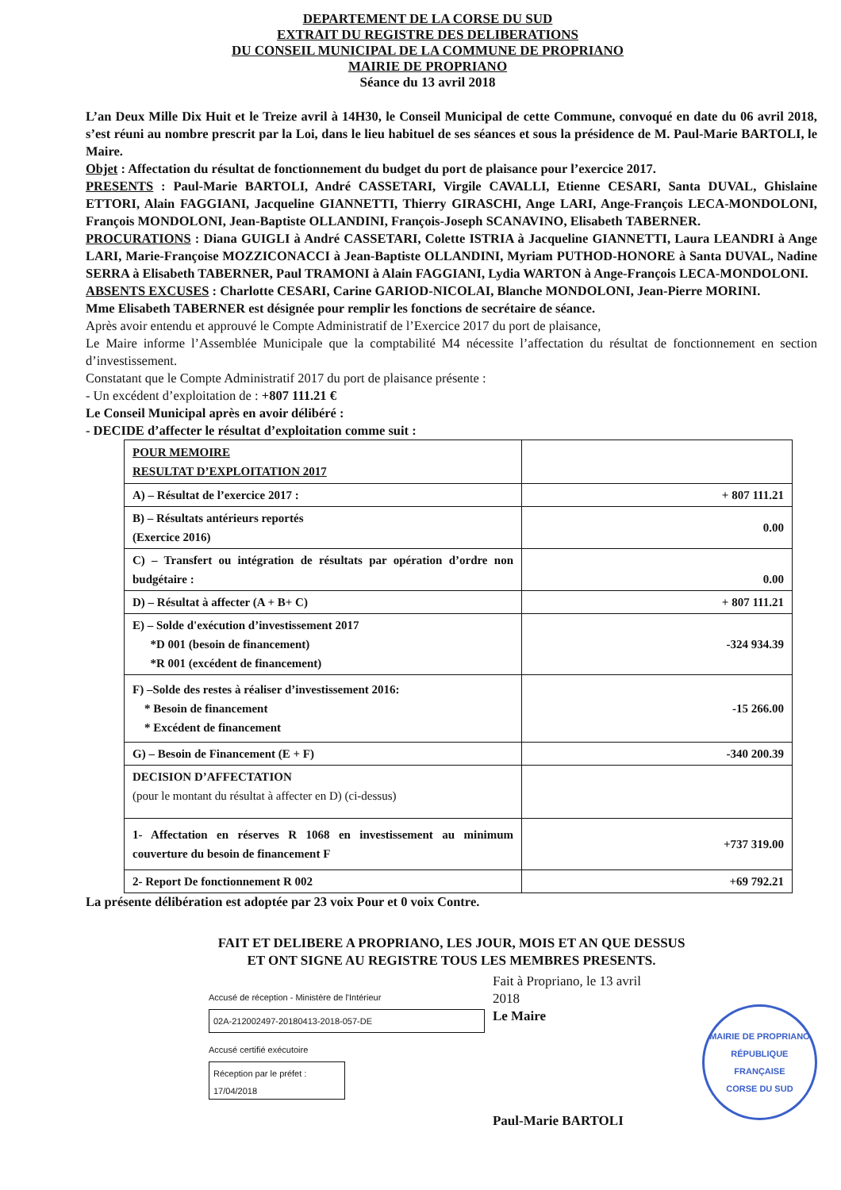DEPARTEMENT DE LA CORSE DU SUD
EXTRAIT DU REGISTRE DES DELIBERATIONS
DU CONSEIL MUNICIPAL DE LA COMMUNE DE PROPRIANO
MAIRIE DE PROPRIANO
Séance du 13 avril 2018
L’an Deux Mille Dix Huit et le Treize avril à 14H30, le Conseil Municipal de cette Commune, convoqué en date du 06 avril 2018, s’est réuni au nombre prescrit par la Loi, dans le lieu habituel de ses séances et sous la présidence de M. Paul-Marie BARTOLI, le Maire.
Objet : Affectation du résultat de fonctionnement du budget du port de plaisance pour l’exercice 2017.
PRESENTS : Paul-Marie BARTOLI, André CASSETARI, Virgile CAVALLI, Etienne CESARI, Santa DUVAL, Ghislaine ETTORI, Alain FAGGIANI, Jacqueline GIANNETTI, Thierry GIRASCHI, Ange LARI, Ange-François LECA-MONDOLONI, François MONDOLONI, Jean-Baptiste OLLANDINI, François-Joseph SCANAVINO, Elisabeth TABERNER.
PROCURATIONS : Diana GUIGLI à André CASSETARI, Colette ISTRIA à Jacqueline GIANNETTI, Laura LEANDRI à Ange LARI, Marie-Françoise MOZZICONACCI à Jean-Baptiste OLLANDINI, Myriam PUTHOD-HONORE à Santa DUVAL, Nadine SERRA à Elisabeth TABERNER, Paul TRAMONI à Alain FAGGIANI, Lydia WARTON à Ange-François LECA-MONDOLONI.
ABSENTS EXCUSES : Charlotte CESARI, Carine GARIOD-NICOLAI, Blanche MONDOLONI, Jean-Pierre MORINI.
Mme Elisabeth TABERNER est désignée pour remplir les fonctions de secrétaire de séance.
Après avoir entendu et approuvé le Compte Administratif de l’Exercice 2017 du port de plaisance,
Le Maire informe l’Assemblée Municipale que la comptabilité M4 nécessite l’affectation du résultat de fonctionnement en section d’investissement.
Constatant que le Compte Administratif 2017 du port de plaisance présente :
- Un excédent d’exploitation de : +807 111.21 €
Le Conseil Municipal après en avoir délibéré :
- DECIDE d’affecter le résultat d’exploitation comme suit :
| POUR MEMOIRE RESULTAT D’EXPLOITATION 2017 | |
| A) – Résultat de l’exercice 2017 : | + 807 111.21 |
| B) – Résultats antérieurs reportés (Exercice 2016) | 0.00 |
| C) – Transfert ou intégration de résultats par opération d’ordre non budgétaire : | 0.00 |
| D) – Résultat à affecter (A + B+ C) | + 807 111.21 |
| E) – Solde d'exécution d’investissement 2017 *D 001 (besoin de financement) *R 001 (excédent de financement) | -324 934.39 |
| F) –Solde des restes à réaliser d’investissement 2016: * Besoin de financement * Excédent de financement | -15 266.00 |
| G) – Besoin de Financement (E + F) | -340 200.39 |
| DECISION D’AFFECTATION (pour le montant du résultat à affecter en D) (ci-dessus) | |
| 1- Affectation en réserves R 1068 en investissement au minimum couverture du besoin de financement F | +737 319.00 |
| 2- Report De fonctionnement R 002 | +69 792.21 |
La présente délibération est adoptée par 23 voix Pour et 0 voix Contre.
FAIT ET DELIBERE A PROPRIANO, LES JOUR, MOIS ET AN QUE DESSUS
ET ONT SIGNE AU REGISTRE TOUS LES MEMBRES PRESENTS.
Accusé de réception - Ministère de l'Intérieur
02A-212002497-20180413-2018-057-DE
Accusé certifié exécutoire
Réception par le préfet : 17/04/2018
Fait à Propriano, le 13 avril 2018
Le Maire
Paul-Marie BARTOLI
MAIRIE DE PROPRIANO
RÉPUBLIQUE FRANÇAISE
CORSE DU SUD